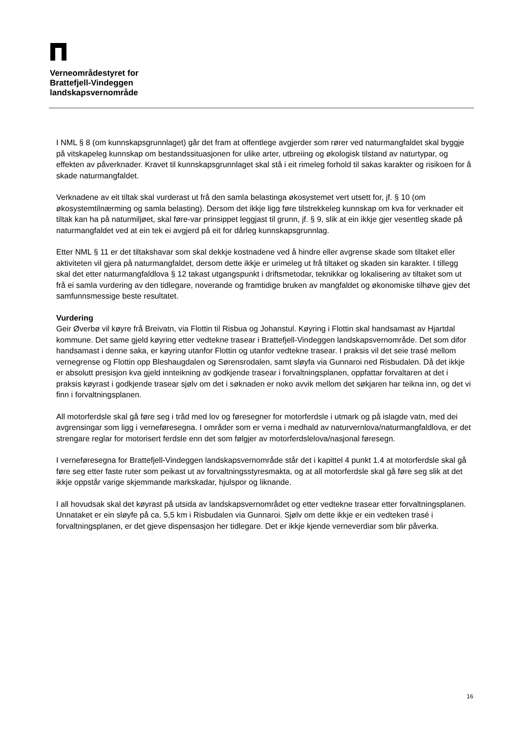Verneområdestyret for
Brattefjell-Vindeggen
landskapsvernområde
I NML § 8 (om kunnskapsgrunnlaget) går det fram at offentlege avgjerder som rører ved naturmangfaldet skal byggje på vitskapeleg kunnskap om bestandssituasjonen for ulike arter, utbreiing og økologisk tilstand av naturtypar, og effekten av påverknader. Kravet til kunnskapsgrunnlaget skal stå i eit rimeleg forhold til sakas karakter og risikoen for å skade naturmangfaldet.
Verknadene av eit tiltak skal vurderast ut frå den samla belastinga økosystemet vert utsett for, jf. § 10 (om økosystemtilnærming og samla belasting). Dersom det ikkje ligg føre tilstrekkeleg kunnskap om kva for verknader eit tiltak kan ha på naturmiljøet, skal føre-var prinsippet leggjast til grunn, jf. § 9, slik at ein ikkje gjer vesentleg skade på naturmangfaldet ved at ein tek ei avgjerd på eit for dårleg kunnskapsgrunnlag.
Etter NML § 11 er det tiltakshavar som skal dekkje kostnadene ved å hindre eller avgrense skade som tiltaket eller aktiviteten vil gjera på naturmangfaldet, dersom dette ikkje er urimeleg ut frå tiltaket og skaden sin karakter. I tillegg skal det etter naturmangfaldlova § 12 takast utgangspunkt i driftsmetodar, teknikkar og lokalisering av tiltaket som ut frå ei samla vurdering av den tidlegare, noverande og framtidige bruken av mangfaldet og økonomiske tilhøve gjev det samfunnsmessige beste resultatet.
Vurdering
Geir Øverbø vil køyre frå Breivatn, via Flottin til Risbua og Johanstul. Køyring i Flottin skal handsamast av Hjartdal kommune. Det same gjeld køyring etter vedtekne trasear i Brattefjell-Vindeggen landskapsvernområde. Det som difor handsamast i denne saka, er køyring utanfor Flottin og utanfor vedtekne trasear. I praksis vil det seie trasé mellom vernegrense og Flottin opp Bleshaugdalen og Sørensrodalen, samt sløyfa via Gunnaroi ned Risbudalen. Då det ikkje er absolutt presisjon kva gjeld innteikning av godkjende trasear i forvaltningsplanen, oppfattar forvaltaren at det i praksis køyrast i godkjende trasear sjølv om det i søknaden er noko avvik mellom det søkjaren har teikna inn, og det vi finn i forvaltningsplanen.
All motorferdsle skal gå føre seg i tråd med lov og føresegner for motorferdsle i utmark og på islagde vatn, med dei avgrensingar som ligg i verneføresegna. I områder som er verna i medhald av naturvernlova/naturmangfaldlova, er det strengare reglar for motorisert ferdsle enn det som følgjer av motorferdslelova/nasjonal føresegn.
I verneføresegna for Brattefjell-Vindeggen landskapsvernområde står det i kapittel 4 punkt 1.4 at motorferdsle skal gå føre seg etter faste ruter som peikast ut av forvaltningsstyresmakta, og at all motorferdsle skal gå føre seg slik at det ikkje oppstår varige skjemmande markskadar, hjulspor og liknande.
I all hovudsak skal det køyrast på utsida av landskapsvernområdet og etter vedtekne trasear etter forvaltningsplanen. Unnataket er ein sløyfe på ca. 5,5 km i Risbudalen via Gunnaroi. Sjølv om dette ikkje er ein vedteken trasé i forvaltningsplanen, er det gjeve dispensasjon her tidlegare. Det er ikkje kjende verneverdiar som blir påverka.
16